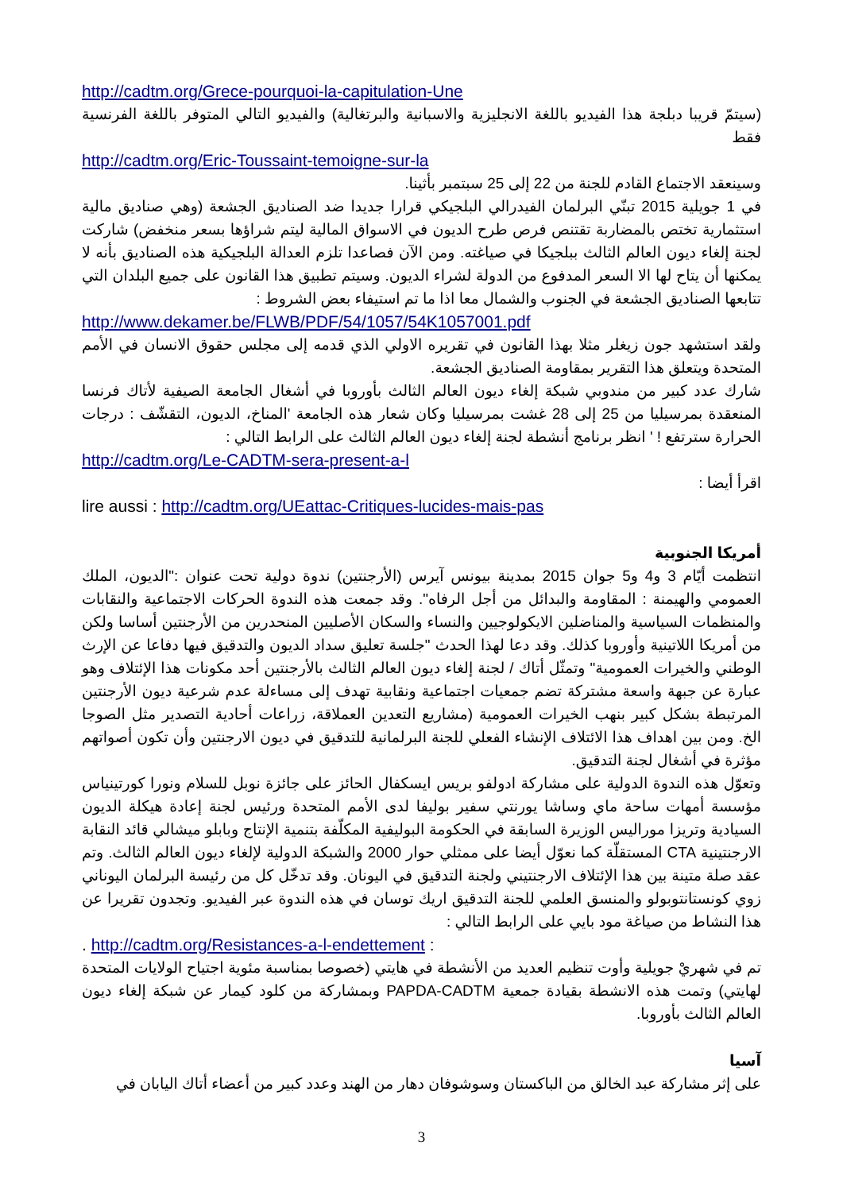http://cadtm.org/Grece-pourquoi-la-capitulation-Une
(سيتمّ قريبا دبلجة هذا الفيديو باللغة الانجليزية والاسبانية والبرتغالية) والفيديو التالي المتوفر باللغة الفرنسية فقط
http://cadtm.org/Eric-Toussaint-temoigne-sur-la
وسينعقد الاجتماع القادم للجنة من 22 إلى 25 سبتمبر بأثينا.
في 1 جويلية 2015 تبنّي البرلمان الفيدرالي البلجيكي قرارا جديدا ضد الصناديق الجشعة (وهي صناديق مالية استثمارية تختص بالمضاربة تقتنص فرص طرح الديون في الاسواق المالية ليتم شراؤها بسعر منخفض) شاركت لجنة إلغاء ديون العالم الثالث ببلجيكا في صياغته. ومن الآن فصاعدا تلزم العدالة البلجيكية هذه الصناديق بأنه لا يمكنها أن يتاح لها الا السعر المدفوع من الدولة لشراء الديون. وسيتم تطبيق هذا القانون على جميع البلدان التي تتابعها الصناديق الجشعة في الجنوب والشمال معا اذا ما تم استيفاء بعض الشروط :
http://www.dekamer.be/FLWB/PDF/54/1057/54K1057001.pdf
ولقد استشهد جون زيغلر مثلا بهذا القانون في تقريره الاولي الذي قدمه إلى مجلس حقوق الانسان في الأمم المتحدة ويتعلق هذا التقرير بمقاومة الصناديق الجشعة.
شارك عدد كبير من مندوبي شبكة إلغاء ديون العالم الثالث بأوروبا في أشغال الجامعة الصيفية لأتاك فرنسا المنعقدة بمرسيليا من 25 إلى 28 غشت بمرسيليا وكان شعار هذه الجامعة 'المناخ، الديون، التقشّف : درجات الحرارة سترتفع ! ' انظر برنامج أنشطة لجنة إلغاء ديون العالم الثالث على الرابط التالي :
http://cadtm.org/Le-CADTM-sera-present-a-l
اقرأ أيضا :
lire aussi : http://cadtm.org/UEattac-Critiques-lucides-mais-pas
أمريكا الجنوبية
انتظمت أيّام 3 و4 و5 جوان 2015 بمدينة بيونس آيرس (الأرجنتين) ندوة دولية تحت عنوان :"الديون، الملك العمومي والهيمنة : المقاومة والبدائل من أجل الرفاه". وقد جمعت هذه الندوة الحركات الاجتماعية والنقابات والمنظمات السياسية والمناضلين الايكولوجيين والنساء والسكان الأصليين المنحدرين من الأرجنتين أساسا ولكن من أمريكا اللاتينية وأوروبا كذلك. وقد دعا لهذا الحدث "جلسة تعليق سداد الديون والتدقيق فيها دفاعا عن الإرث الوطني والخيرات العمومية" وتمثّل أتاك / لجنة إلغاء ديون العالم الثالث بالأرجنتين أحد مكونات هذا الإئتلاف وهو عبارة عن جبهة واسعة مشتركة تضم جمعيات اجتماعية ونقابية تهدف إلى مساءلة عدم شرعية ديون الأرجنتين المرتبطة بشكل كبير بنهب الخيرات العمومية (مشاريع التعدين العملاقة، زراعات أحادية التصدير مثل الصوجا الخ. ومن بين اهداف هذا الائتلاف الإنشاء الفعلي للجنة البرلمانية للتدقيق في ديون الارجنتين وأن تكون أصواتهم مؤثرة في أشغال لجنة التدقيق.
وتعوّل هذه الندوة الدولية على مشاركة ادولفو بريس ايسكفال الحائز على جائزة نوبل للسلام ونورا كورتينياس مؤسسة أمهات ساحة ماي وساشا يورنتي سفير بوليفا لدى الأمم المتحدة ورئيس لجنة إعادة هيكلة الديون السيادية وتريزا موراليس الوزيرة السابقة في الحكومة البوليفية المكلّفة بتنمية الإنتاج وبابلو ميشالي قائد النقابة الارجنتينية CTA المستقلّة كما نعوّل أيضا على ممثلي حوار 2000 والشبكة الدولية لإلغاء ديون العالم الثالث. وتم عقد صلة متينة بين هذا الإئتلاف الارجنتيني ولجنة التدقيق في اليونان. وقد تدخّل كل من رئيسة البرلمان اليوناني زوي كونستانتوبولو والمنسق العلمي للجنة التدقيق اريك توسان في هذه الندوة عبر الفيديو. وتجدون تقريرا عن هذا النشاط من صياغة مود بايي على الرابط التالي :
. http://cadtm.org/Resistances-a-l-endettement :
تم في شهريْ جويلية وأوت تنظيم العديد من الأنشطة في هايتي (خصوصا بمناسبة مئوية اجتياح الولايات المتحدة لهايتي) وتمت هذه الانشطة بقيادة جمعية PAPDA-CADTM وبمشاركة من كلود كيمار عن شبكة إلغاء ديون العالم الثالث بأوروبا.
آسيا
على إثر مشاركة عبد الخالق من الباكستان وسوشوفان دهار من الهند وعدد كبير من أعضاء أتاك اليابان في
3